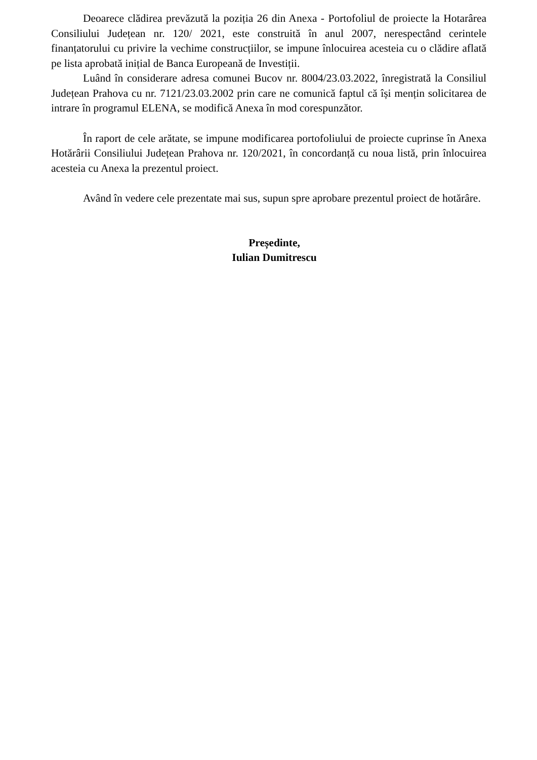Deoarece clădirea prevăzută la poziția 26 din Anexa - Portofoliul de proiecte la Hotarârea Consiliului Județean nr. 120/ 2021, este construită în anul 2007, nerespectând cerintele finanțatorului cu privire la vechime construcțiilor, se impune înlocuirea acesteia cu o clădire aflată pe lista aprobată inițial de Banca Europeană de Investiții.
Luând în considerare adresa comunei Bucov nr. 8004/23.03.2022, înregistrată la Consiliul Județean Prahova cu nr. 7121/23.03.2002 prin care ne comunică faptul că își mențin solicitarea de intrare în programul ELENA, se modifică Anexa în mod corespunzător.
În raport de cele arătate, se impune modificarea portofoliului de proiecte cuprinse în Anexa Hotărârii Consiliului Județean Prahova nr. 120/2021, în concordanță cu noua listă, prin înlocuirea acesteia cu Anexa la prezentul proiect.
Având în vedere cele prezentate mai sus, supun spre aprobare prezentul proiect de hotărâre.
Președinte,
Iulian Dumitrescu